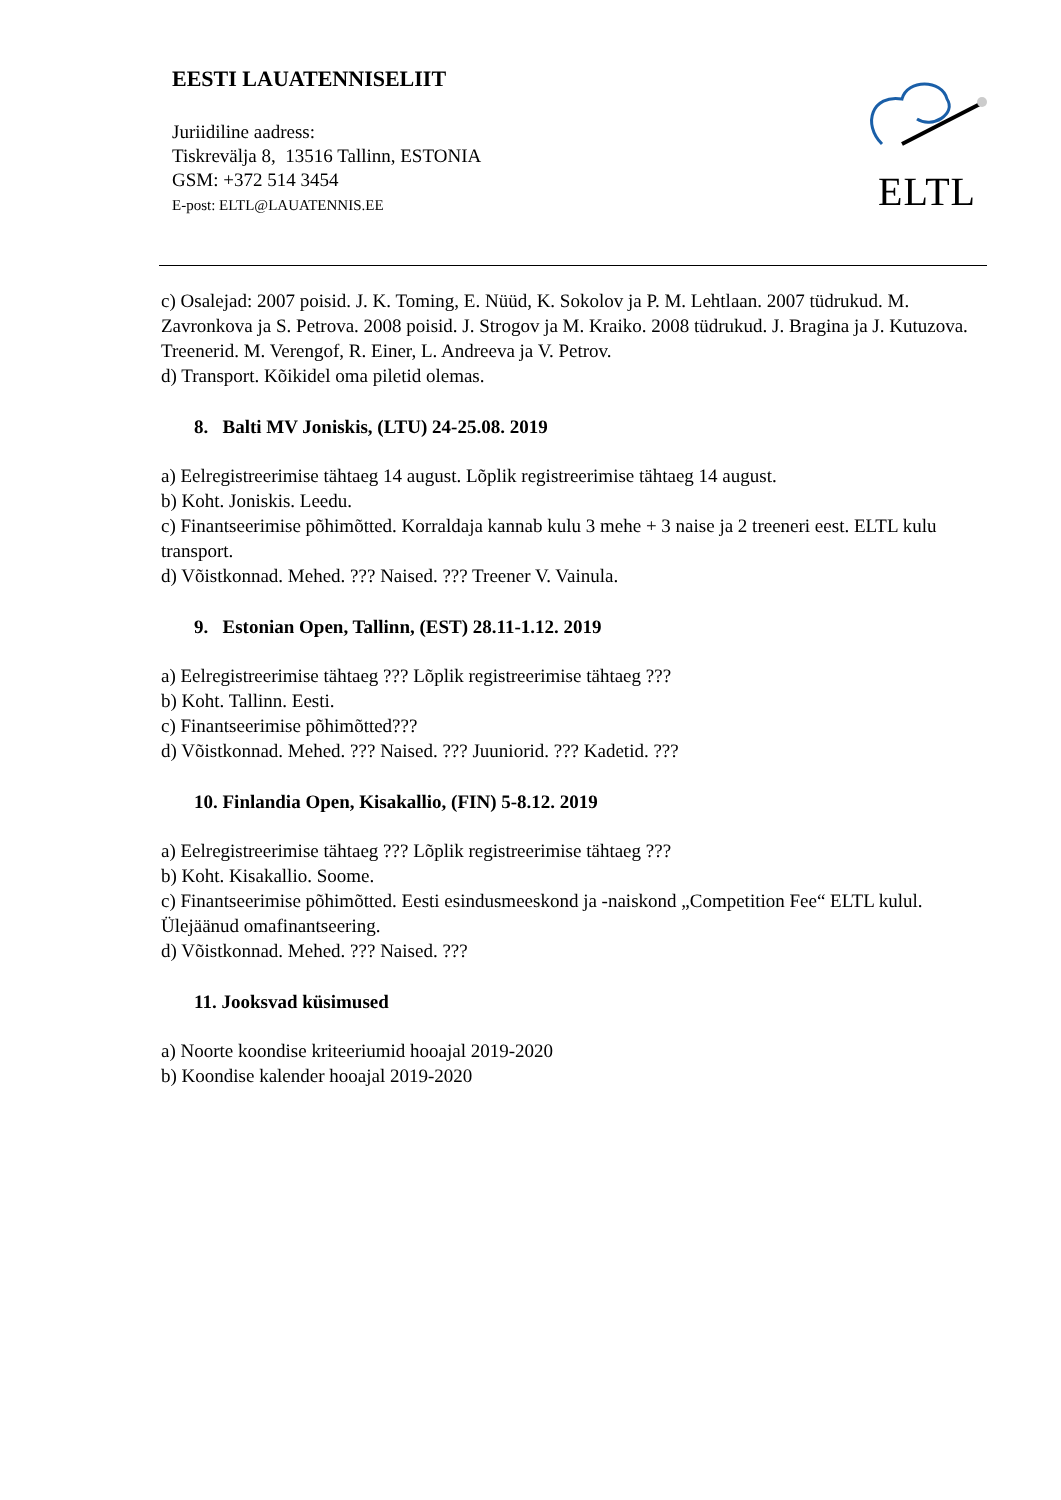EESTI LAUATENNISELIIT
Juriidiline aadress:
Tiskrevälja 8, 13516 Tallinn, ESTONIA
GSM: +372 514 3454
E-post: ELTL@LAUATENNIS.EE
ELTL
c) Osalejad: 2007 poisid. J. K. Toming, E. Nüüd, K. Sokolov ja P. M. Lehtlaan. 2007 tüdrukud. M. Zavronkova ja S. Petrova. 2008 poisid. J. Strogov ja M. Kraiko. 2008 tüdrukud. J. Bragina ja J. Kutuzova. Treenerid. M. Verengof, R. Einer, L. Andreeva ja V. Petrov.
d) Transport. Kõikidel oma piletid olemas.
8. Balti MV Joniskis, (LTU) 24-25.08. 2019
a) Eelregistreerimise tähtaeg 14 august. Lõplik registreerimise tähtaeg 14 august.
b) Koht. Joniskis. Leedu.
c) Finantseerimise põhimõtted. Korraldaja kannab kulu 3 mehe + 3 naise ja 2 treeneri eest. ELTL kulu transport.
d) Võistkonnad. Mehed. ??? Naised. ??? Treener V. Vainula.
9. Estonian Open, Tallinn, (EST) 28.11-1.12. 2019
a) Eelregistreerimise tähtaeg ??? Lõplik registreerimise tähtaeg ???
b) Koht. Tallinn. Eesti.
c) Finantseerimise põhimõtted???
d) Võistkonnad. Mehed. ??? Naised. ??? Juuniorid. ??? Kadetid. ???
10. Finlandia Open, Kisakallio, (FIN) 5-8.12. 2019
a) Eelregistreerimise tähtaeg ??? Lõplik registreerimise tähtaeg ???
b) Koht. Kisakallio. Soome.
c) Finantseerimise põhimõtted. Eesti esindusmeeskond ja -naiskond „Competition Fee“ ELTL kulul. Ülejäänud omafinantseering.
d) Võistkonnad. Mehed. ??? Naised. ???
11. Jooksvad küsimused
a) Noorte koondise kriteeriumid hooajal 2019-2020
b) Koondise kalender hooajal 2019-2020